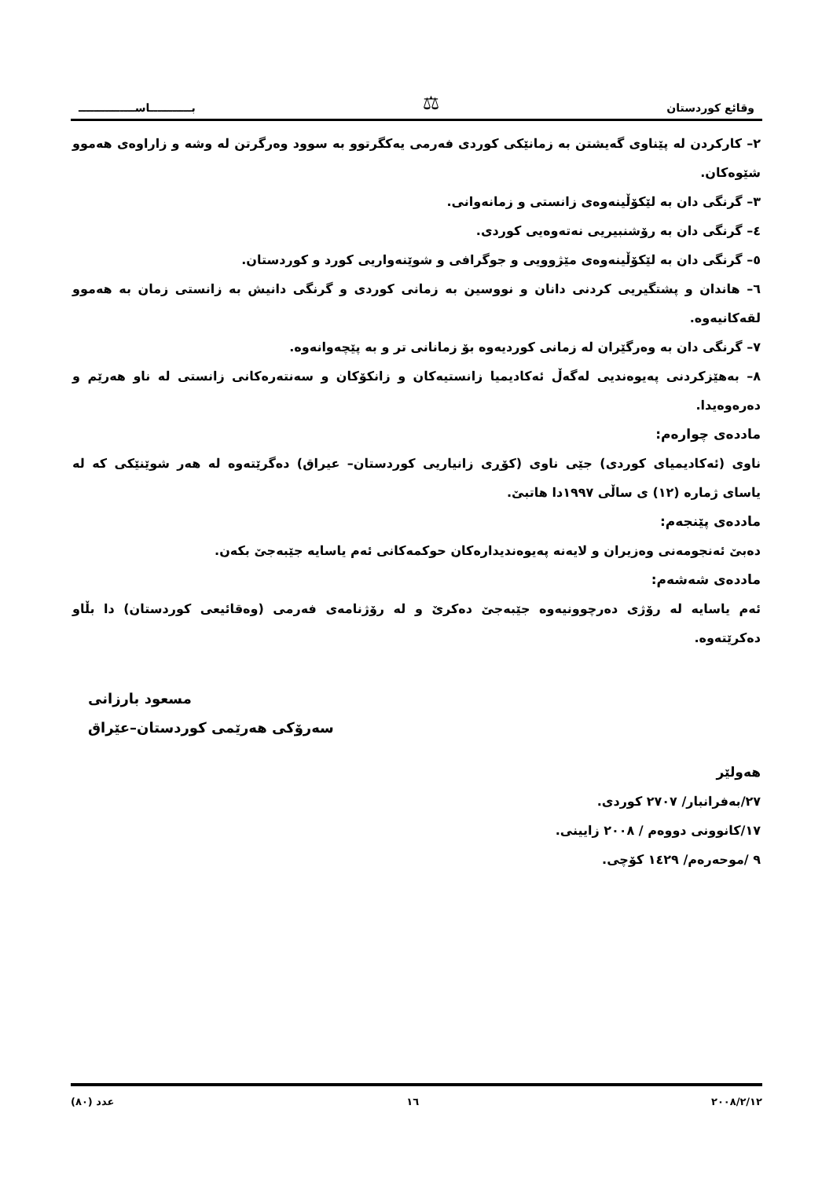وقائع كوردستان ⚖ بـــــــــــاســـــــــــــــ
٢– كاركردن له پێناوی گەیشتن به زمانێکی کوردی فەرمی یەکگرتوو به سوود وەرگرتن له وشه و زاراوەی هەموو شێوەکان.
٣– گرنگی دان به لێکۆڵینەوەی زانستی و زمانەوانی.
٤– گرنگی دان به رۆشنبیریی نەتەوەیی کوردی.
٥– گرنگی دان به لێکۆڵینەوەی مێژوویی و جوگرافی و شوێنەواریی کورد و کوردستان.
٦– هاندان و پشتگیریی کردنی دانان و نووسین به زمانی کوردی و گرنگی دانیش به زانستی زمان به هەموو لقەکانیەوە.
٧– گرنگی دان به وەرگێران له زمانی کوردیەوە بۆ زمانانی تر و به پێچەوانەوە.
٨– بەهێزکردنی پەیوەندیی لەگەڵ ئەکادیمیا زانستیەکان و زانکۆکان و سەنتەرەکانی زانستی له ناو هەرێم و دەرەوەیدا.
ماددەی چوارەم:
ناوی (ئەکادیمیای کوردی) جێی ناوی (کۆڕی زانیاریی کوردستان– عیراق) دەگرێتەوە له هەر شوێنێکی که له یاسای ژمارە (١٢) ی ساڵی ١٩٩٧دا هاتبێ.
ماددەی پێنجەم:
دەبێ ئەنجومەنی وەزیران و لایەنە پەیوەندیدارەکان حوکمەکانی ئەم یاسایە جێبەجێ بکەن.
ماددەی شەشەم:
ئەم یاسایە له رۆژی دەرچوونیەوە جێبەجێ دەکرێ و له رۆژنامەی فەرمی (وەقائیعی کوردستان) دا بڵاو دەکرێتەوە.
مسعود بارزانی
سەرۆکی هەرێمی کوردستان–عێراق
هەولێر
٢٧/بەفرانبار/ ٢٧٠٧ کوردی.
١٧/کانوونی دووەم / ٢٠٠٨ زایینی.
٩ /موحەرەم/ ١٤٢٩ کۆچی.
٢٠٠٨/٢/١٢ ١٦ عدد (٨٠)